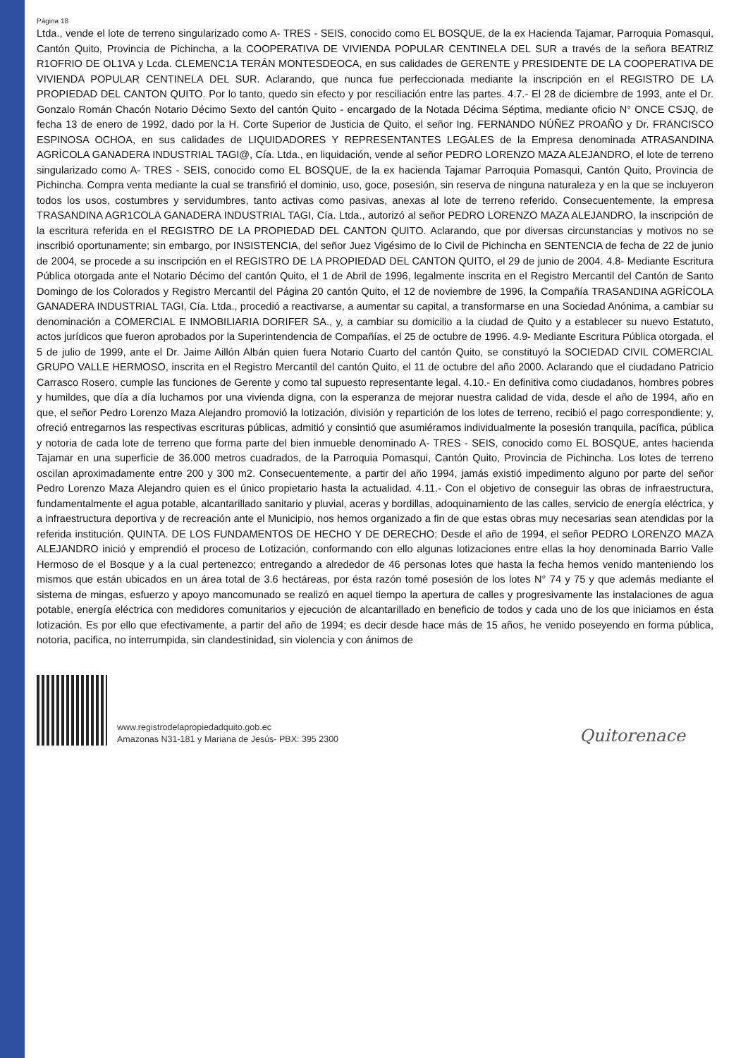Página 18
Ltda., vende el lote de terreno singularizado como A- TRES - SEIS, conocido como EL BOSQUE, de la ex Hacienda Tajamar, Parroquia Pomasqui, Cantón Quito, Provincia de Pichincha, a la COOPERATIVA DE VIVIENDA POPULAR CENTINELA DEL SUR a través de la señora BEATRIZ R1OFRIO DE OL1VA y Lcda. CLEMENC1A TERÁN MONTESDEOCA, en sus calidades de GERENTE y PRESIDENTE DE LA COOPERATIVA DE VIVIENDA POPULAR CENTINELA DEL SUR. Aclarando, que nunca fue perfeccionada mediante la inscripción en el REGISTRO DE LA PROPIEDAD DEL CANTON QUITO. Por lo tanto, quedo sin efecto y por resciliación entre las partes. 4.7.- El 28 de diciembre de 1993, ante el Dr. Gonzalo Román Chacón Notario Décimo Sexto del cantón Quito - encargado de la Notada Décima Séptima, mediante oficio N° ONCE CSJQ, de fecha 13 de enero de 1992, dado por la H. Corte Superior de Justicia de Quito, el señor Ing. FERNANDO NÚÑEZ PROAÑO y Dr. FRANCISCO ESPINOSA OCHOA, en sus calidades de LIQUIDADORES Y REPRESENTANTES LEGALES de la Empresa denominada ATRASANDINA AGRÍCOLA GANADERA INDUSTRIAL TAGI@, Cía. Ltda., en liquidación, vende al señor PEDRO LORENZO MAZA ALEJANDRO, el lote de terreno singularizado como A- TRES - SEIS, conocido como EL BOSQUE, de la ex hacienda Tajamar Parroquia Pomasqui, Cantón Quito, Provincia de Pichincha. Compra venta mediante la cual se transfirió el dominio, uso, goce, posesión, sin reserva de ninguna naturaleza y en la que se incluyeron todos los usos, costumbres y servidumbres, tanto activas como pasivas, anexas al lote de terreno referido. Consecuentemente, la empresa TRASANDINA AGR1COLA GANADERA INDUSTRIAL TAGI, Cía. Ltda., autorizó al señor PEDRO LORENZO MAZA ALEJANDRO, la inscripción de la escritura referida en el REGISTRO DE LA PROPIEDAD DEL CANTON QUITO. Aclarando, que por diversas circunstancias y motivos no se inscribió oportunamente; sin embargo, por INSISTENCIA, del señor Juez Vigésimo de lo Civil de Pichincha en SENTENCIA de fecha de 22 de junio de 2004, se procede a su inscripción en el REGISTRO DE LA PROPIEDAD DEL CANTON QUITO, el 29 de junio de 2004. 4.8- Mediante Escritura Pública otorgada ante el Notario Décimo del cantón Quito, el 1 de Abril de 1996, legalmente inscrita en el Registro Mercantil del Cantón de Santo Domingo de los Colorados y Registro Mercantil del Página 20 cantón Quito, el 12 de noviembre de 1996, la Compañía TRASANDINA AGRÍCOLA GANADERA INDUSTRIAL TAGI, Cía. Ltda., procedió a reactivarse, a aumentar su capital, a transformarse en una Sociedad Anónima, a cambiar su denominación a COMERCIAL E INMOBILIARIA DORIFER SA., y, a cambiar su domicilio a la ciudad de Quito y a establecer su nuevo Estatuto, actos jurídicos que fueron aprobados por la Superintendencia de Compañías, el 25 de octubre de 1996. 4.9- Mediante Escritura Pública otorgada, el 5 de julio de 1999, ante el Dr. Jaime Aillón Albán quien fuera Notario Cuarto del cantón Quito, se constituyó la SOCIEDAD CIVIL COMERCIAL GRUPO VALLE HERMOSO, inscrita en el Registro Mercantil del cantón Quito, el 11 de octubre del año 2000. Aclarando que el ciudadano Patricio Carrasco Rosero, cumple las funciones de Gerente y como tal supuesto representante legal. 4.10.- En definitiva como ciudadanos, hombres pobres y humildes, que día a día luchamos por una vivienda digna, con la esperanza de mejorar nuestra calidad de vida, desde el año de 1994, año en que, el señor Pedro Lorenzo Maza Alejandro promovió la lotización, división y repartición de los lotes de terreno, recibió el pago correspondiente; y, ofreció entregarnos las respectivas escrituras públicas, admitió y consintió que asumiéramos individualmente la posesión tranquila, pacífica, pública y notoria de cada lote de terreno que forma parte del bien inmueble denominado A- TRES - SEIS, conocido como EL BOSQUE, antes hacienda Tajamar en una superficie de 36.000 metros cuadrados, de la Parroquia Pomasqui, Cantón Quito, Provincia de Pichincha. Los lotes de terreno oscilan aproximadamente entre 200 y 300 m2. Consecuentemente, a partir del año 1994, jamás existió impedimento alguno por parte del señor Pedro Lorenzo Maza Alejandro quien es el único propietario hasta la actualidad. 4.11.- Con el objetivo de conseguir las obras de infraestructura, fundamentalmente el agua potable, alcantarillado sanitario y pluvial, aceras y bordillas, adoquinamiento de las calles, servicio de energía eléctrica, y a infraestructura deportiva y de recreación ante el Municipio, nos hemos organizado a fin de que estas obras muy necesarias sean atendidas por la referida institución. QUINTA. DE LOS FUNDAMENTOS DE HECHO Y DE DERECHO: Desde el año de 1994, el señor PEDRO LORENZO MAZA ALEJANDRO inició y emprendió el proceso de Lotización, conformando con ello algunas lotizaciones entre ellas la hoy denominada Barrio Valle Hermoso de el Bosque y a la cual pertenezco; entregando a alrededor de 46 personas lotes que hasta la fecha hemos venido manteniendo los mismos que están ubicados en un área total de 3.6 hectáreas, por ésta razón tomé posesión de los lotes N° 74 y 75 y que además mediante el sistema de mingas, esfuerzo y apoyo mancomunado se realizó en aquel tiempo la apertura de calles y progresivamente las instalaciones de agua potable, energía eléctrica con medidores comunitarios y ejecución de alcantarillado en beneficio de todos y cada uno de los que iniciamos en ésta lotización. Es por ello que efectivamente, a partir del año de 1994; es decir desde hace más de 15 años, he venido poseyendo en forma pública, notoria, pacifica, no interrumpida, sin clandestinidad, sin violencia y con ánimos de
www.registrodelapropiedadquito.gob.ec
Amazonas N31-181 y Mariana de Jesús- PBX: 395 2300
Quitorenace